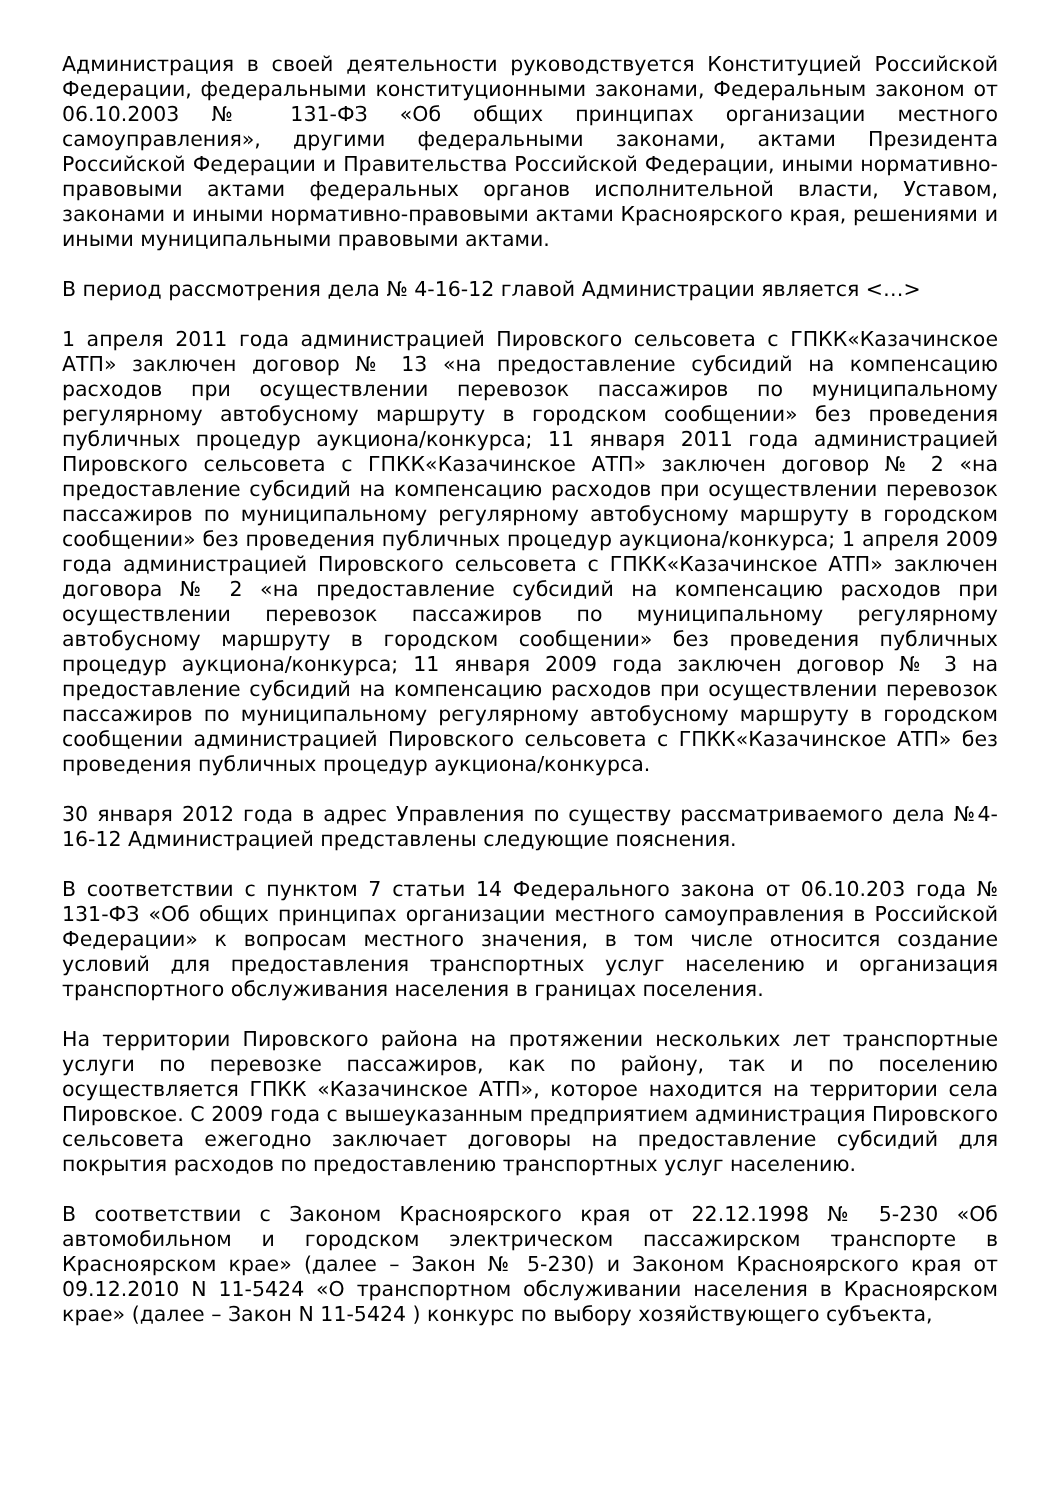Администрация в своей деятельности руководствуется Конституцией Российской Федерации, федеральными конституционными законами, Федеральным законом от 06.10.2003 № 131-ФЗ «Об общих принципах организации местного самоуправления», другими федеральными законами, актами Президента Российской Федерации и Правительства Российской Федерации, иными нормативно-правовыми актами федеральных органов исполнительной власти, Уставом, законами и иными нормативно-правовыми актами Красноярского края, решениями и иными муниципальными правовыми актами.
В период рассмотрения дела № 4-16-12 главой Администрации является <…>
1 апреля 2011 года администрацией Пировского сельсовета с ГПКК«Казачинское АТП» заключен договор № 13 «на предоставление субсидий на компенсацию расходов при осуществлении перевозок пассажиров по муниципальному регулярному автобусному маршруту в городском сообщении» без проведения публичных процедур аукциона/конкурса; 11 января 2011 года администрацией Пировского сельсовета с ГПКК«Казачинское АТП» заключен договор № 2 «на предоставление субсидий на компенсацию расходов при осуществлении перевозок пассажиров по муниципальному регулярному автобусному маршруту в городском сообщении» без проведения публичных процедур аукциона/конкурса; 1 апреля 2009 года администрацией Пировского сельсовета с ГПКК«Казачинское АТП» заключен договора № 2 «на предоставление субсидий на компенсацию расходов при осуществлении перевозок пассажиров по муниципальному регулярному автобусному маршруту в городском сообщении» без проведения публичных процедур аукциона/конкурса; 11 января 2009 года заключен договор № 3 на предоставление субсидий на компенсацию расходов при осуществлении перевозок пассажиров по муниципальному регулярному автобусному маршруту в городском сообщении администрацией Пировского сельсовета с ГПКК«Казачинское АТП» без проведения публичных процедур аукциона/конкурса.
30 января 2012 года в адрес Управления по существу рассматриваемого дела №4-16-12 Администрацией представлены следующие пояснения.
В соответствии с пунктом 7 статьи 14 Федерального закона от 06.10.203 года № 131-ФЗ «Об общих принципах организации местного самоуправления в Российской Федерации» к вопросам местного значения, в том числе относится создание условий для предоставления транспортных услуг населению и организация транспортного обслуживания населения в границах поселения.
На территории Пировского района на протяжении нескольких лет транспортные услуги по перевозке пассажиров, как по району, так и по поселению осуществляется ГПКК «Казачинское АТП», которое находится на территории села Пировское. С 2009 года с вышеуказанным предприятием администрация Пировского сельсовета ежегодно заключает договоры на предоставление субсидий для покрытия расходов по предоставлению транспортных услуг населению.
В соответствии с Законом Красноярского края от 22.12.1998 № 5-230 «Об автомобильном и городском электрическом пассажирском транспорте в Красноярском крае» (далее – Закон № 5-230) и Законом Красноярского края от 09.12.2010 N 11-5424 «О транспортном обслуживании населения в Красноярском крае» (далее – Закон N 11-5424 ) конкурс по выбору хозяйствующего субъекта,